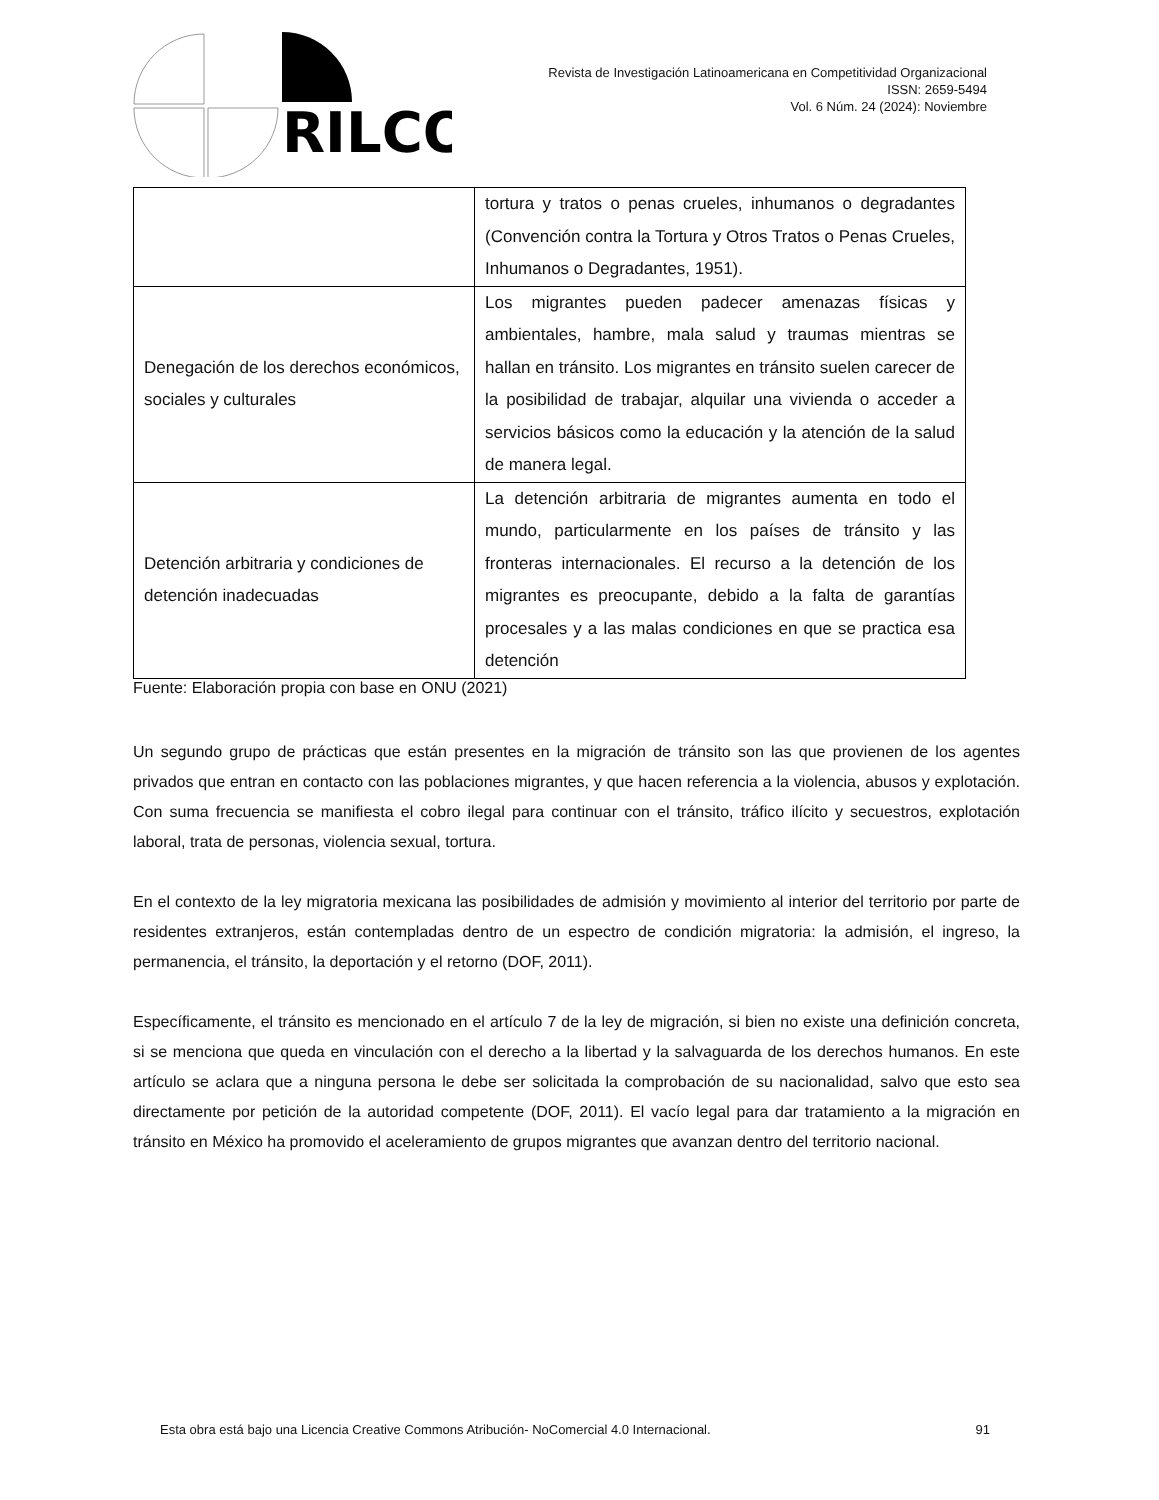RILCO
Revista de Investigación Latinoamericana en Competitividad Organizacional
ISSN: 2659-5494
Vol. 6 Núm. 24 (2024): Noviembre
| | tortura y tratos o penas crueles, inhumanos o degradantes (Convención contra la Tortura y Otros Tratos o Penas Crueles, Inhumanos o Degradantes, 1951). |
| Denegación de los derechos económicos, sociales y culturales | Los migrantes pueden padecer amenazas físicas y ambientales, hambre, mala salud y traumas mientras se hallan en tránsito. Los migrantes en tránsito suelen carecer de la posibilidad de trabajar, alquilar una vivienda o acceder a servicios básicos como la educación y la atención de la salud de manera legal. |
| Detención arbitraria y condiciones de detención inadecuadas | La detención arbitraria de migrantes aumenta en todo el mundo, particularmente en los países de tránsito y las fronteras internacionales. El recurso a la detención de los migrantes es preocupante, debido a la falta de garantías procesales y a las malas condiciones en que se practica esa detención |
Fuente: Elaboración propia con base en ONU (2021)
Un segundo grupo de prácticas que están presentes en la migración de tránsito son las que provienen de los agentes privados que entran en contacto con las poblaciones migrantes, y que hacen referencia a la violencia, abusos y explotación. Con suma frecuencia se manifiesta el cobro ilegal para continuar con el tránsito, tráfico ilícito y secuestros, explotación laboral, trata de personas, violencia sexual, tortura.
En el contexto de la ley migratoria mexicana las posibilidades de admisión y movimiento al interior del territorio por parte de residentes extranjeros, están contempladas dentro de un espectro de condición migratoria: la admisión, el ingreso, la permanencia, el tránsito, la deportación y el retorno (DOF, 2011).
Específicamente, el tránsito es mencionado en el artículo 7 de la ley de migración, si bien no existe una definición concreta, si se menciona que queda en vinculación con el derecho a la libertad y la salvaguarda de los derechos humanos. En este artículo se aclara que a ninguna persona le debe ser solicitada la comprobación de su nacionalidad, salvo que esto sea directamente por petición de la autoridad competente (DOF, 2011). El vacío legal para dar tratamiento a la migración en tránsito en México ha promovido el aceleramiento de grupos migrantes que avanzan dentro del territorio nacional.
Esta obra está bajo una Licencia Creative Commons Atribución- NoComercial 4.0 Internacional. 91